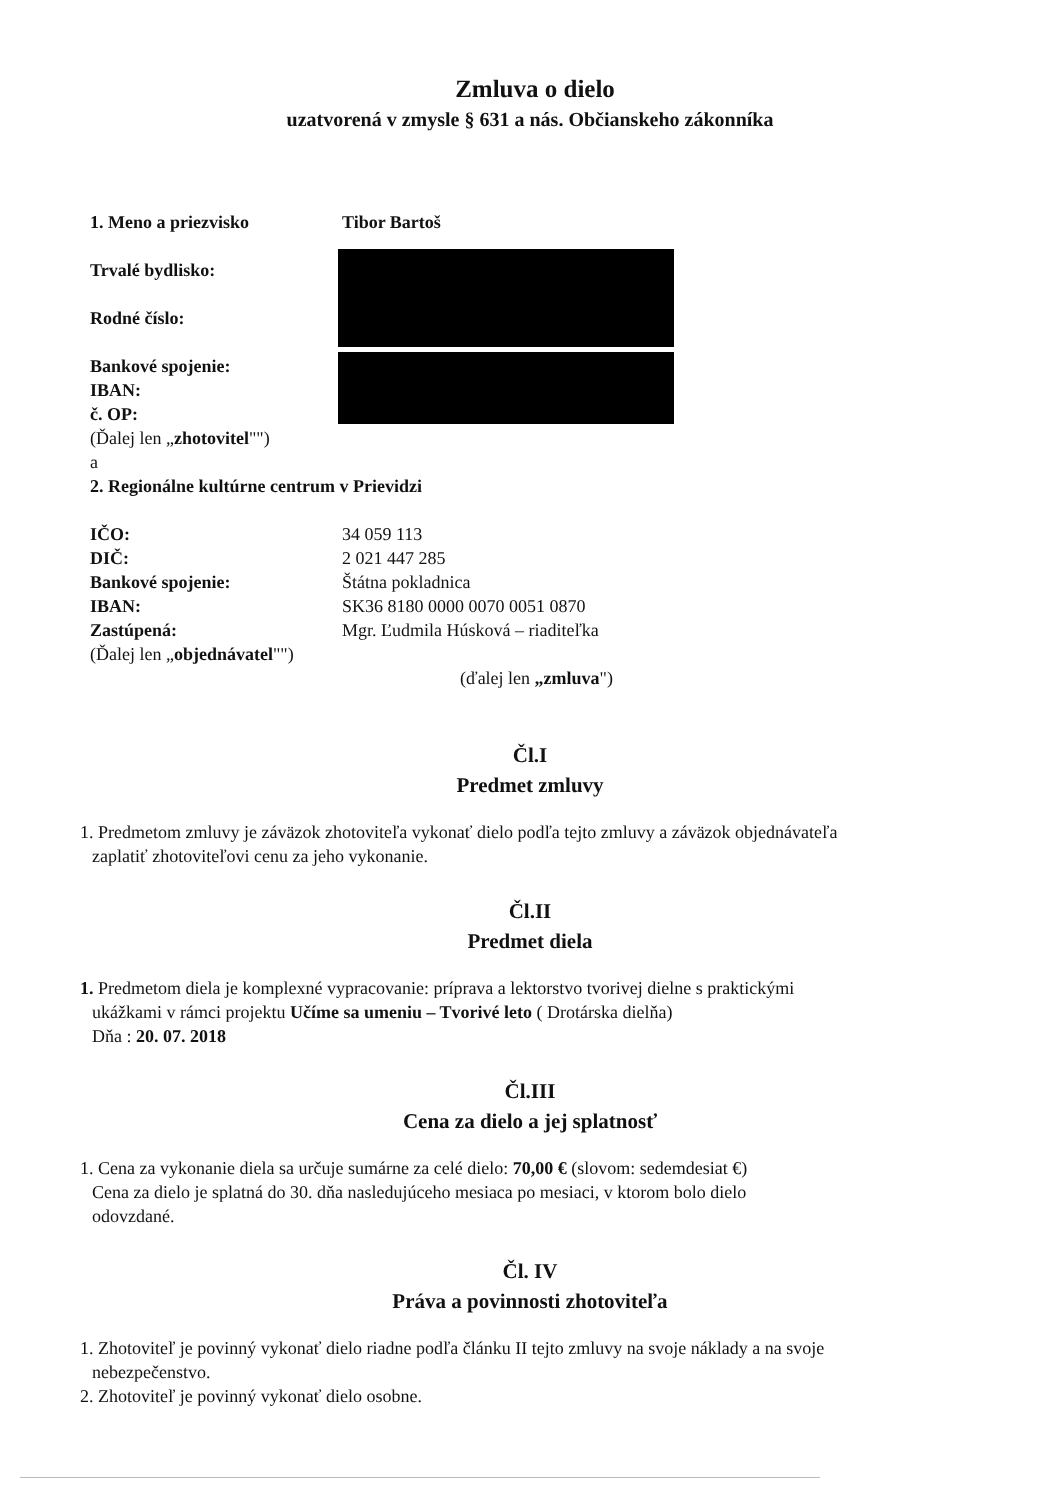Zmluva o dielo
uzatvorená v zmysle § 631 a nás. Občianskeho zákonníka
1. Meno a priezvisko Tibor Bartoš
Trvalé bydlisko:
Rodné číslo:
Bankové spojenie:
IBAN:
č. OP:
(Ďalej len „zhotovitel"")
a
2. Regionálne kultúrne centrum v Prievidzi
IČO: 34 059 113
DIČ: 2 021 447 285
Bankové spojenie: Štátna pokladnica
IBAN: SK36 8180 0000 0070 0051 0870
Zastúpená: Mgr. Ľudmila Húsková – riaditeľka
(Ďalej len „objednávatel"")
(ďalej len „zmluva")
Čl.I
Predmet zmluvy
1. Predmetom zmluvy je záväzok zhotoviteľa vykonať dielo podľa tejto zmluvy a záväzok objednávateľa
zaplatiť zhotoviteľovi cenu za jeho vykonanie.
Čl.II
Predmet diela
1. Predmetom diela je komplexné vypracovanie: príprava a lektorstvo tvorivej dielne s praktickými
ukážkami v rámci projektu Učíme sa umeniu – Tvorivé leto ( Drotárska dielňa)
Dňa : 20. 07. 2018
Čl.III
Cena za dielo a jej splatnosť
1. Cena za vykonanie diela sa určuje sumárne za celé dielo: 70,00 € (slovom: sedemdesiat €)
Cena za dielo je splatná do 30. dňa nasledujúceho mesiaca po mesiaci, v ktorom bolo dielo
odovzdané.
Čl. IV
Práva a povinnosti zhotoviteľa
1. Zhotoviteľ je povinný vykonať dielo riadne podľa článku II tejto zmluvy na svoje náklady a na svoje
nebezpečenstvo.
2. Zhotoviteľ je povinný vykonať dielo osobne.